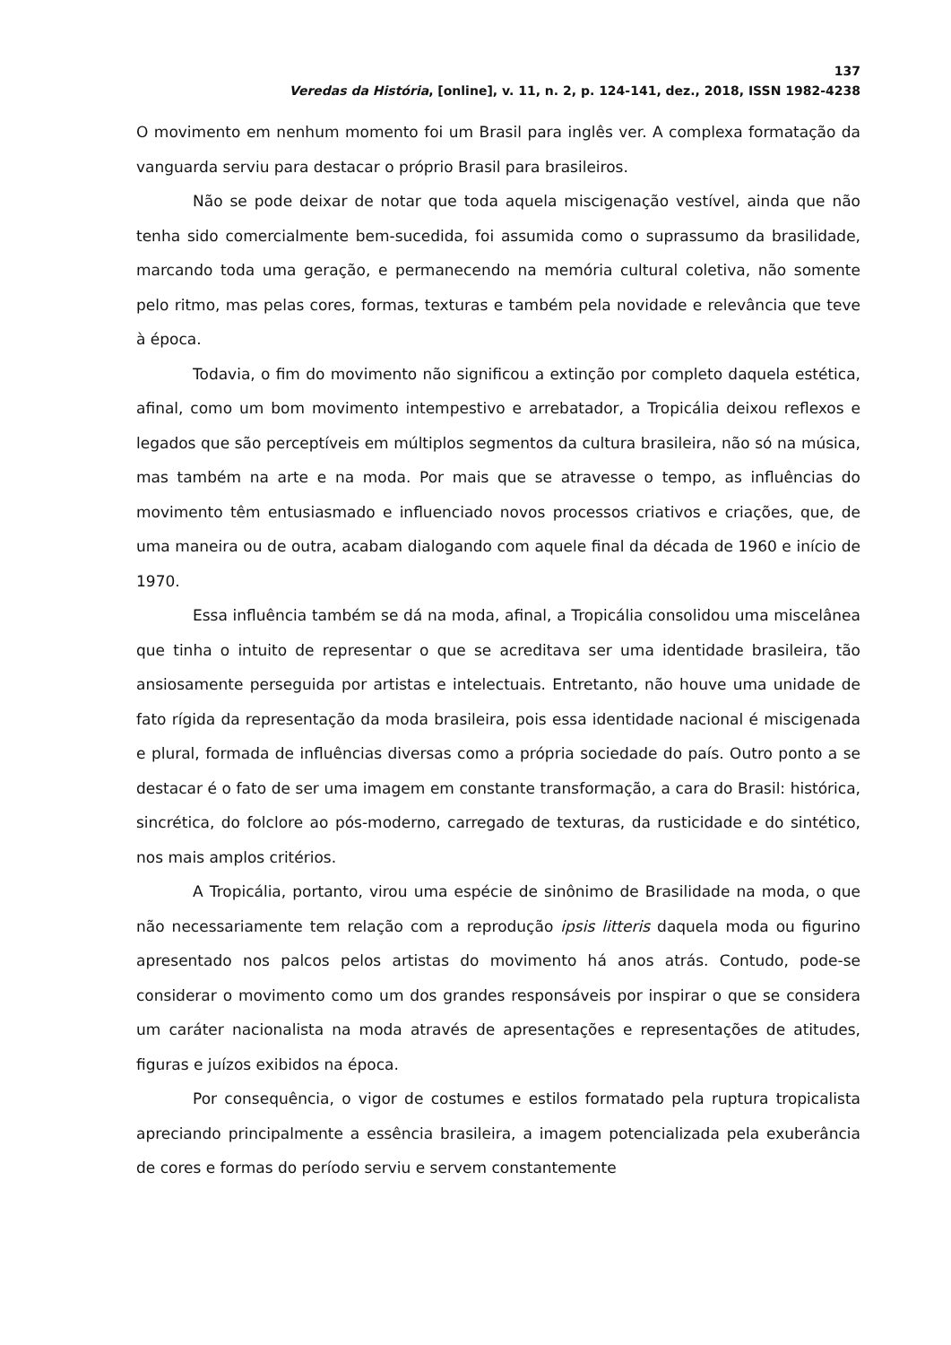137
Veredas da História, [online], v. 11, n. 2, p. 124-141, dez., 2018, ISSN 1982-4238
O movimento em nenhum momento foi um Brasil para inglês ver. A complexa formatação da vanguarda serviu para destacar o próprio Brasil para brasileiros.
Não se pode deixar de notar que toda aquela miscigenação vestível, ainda que não tenha sido comercialmente bem-sucedida, foi assumida como o suprassumo da brasilidade, marcando toda uma geração, e permanecendo na memória cultural coletiva, não somente pelo ritmo, mas pelas cores, formas, texturas e também pela novidade e relevância que teve à época.
Todavia, o fim do movimento não significou a extinção por completo daquela estética, afinal, como um bom movimento intempestivo e arrebatador, a Tropicália deixou reflexos e legados que são perceptíveis em múltiplos segmentos da cultura brasileira, não só na música, mas também na arte e na moda. Por mais que se atravesse o tempo, as influências do movimento têm entusiasmado e influenciado novos processos criativos e criações, que, de uma maneira ou de outra, acabam dialogando com aquele final da década de 1960 e início de 1970.
Essa influência também se dá na moda, afinal, a Tropicália consolidou uma miscelânea que tinha o intuito de representar o que se acreditava ser uma identidade brasileira, tão ansiosamente perseguida por artistas e intelectuais. Entretanto, não houve uma unidade de fato rígida da representação da moda brasileira, pois essa identidade nacional é miscigenada e plural, formada de influências diversas como a própria sociedade do país. Outro ponto a se destacar é o fato de ser uma imagem em constante transformação, a cara do Brasil: histórica, sincrética, do folclore ao pós-moderno, carregado de texturas, da rusticidade e do sintético, nos mais amplos critérios.
A Tropicália, portanto, virou uma espécie de sinônimo de Brasilidade na moda, o que não necessariamente tem relação com a reprodução ipsis litteris daquela moda ou figurino apresentado nos palcos pelos artistas do movimento há anos atrás. Contudo, pode-se considerar o movimento como um dos grandes responsáveis por inspirar o que se considera um caráter nacionalista na moda através de apresentações e representações de atitudes, figuras e juízos exibidos na época.
Por consequência, o vigor de costumes e estilos formatado pela ruptura tropicalista apreciando principalmente a essência brasileira, a imagem potencializada pela exuberância de cores e formas do período serviu e servem constantemente